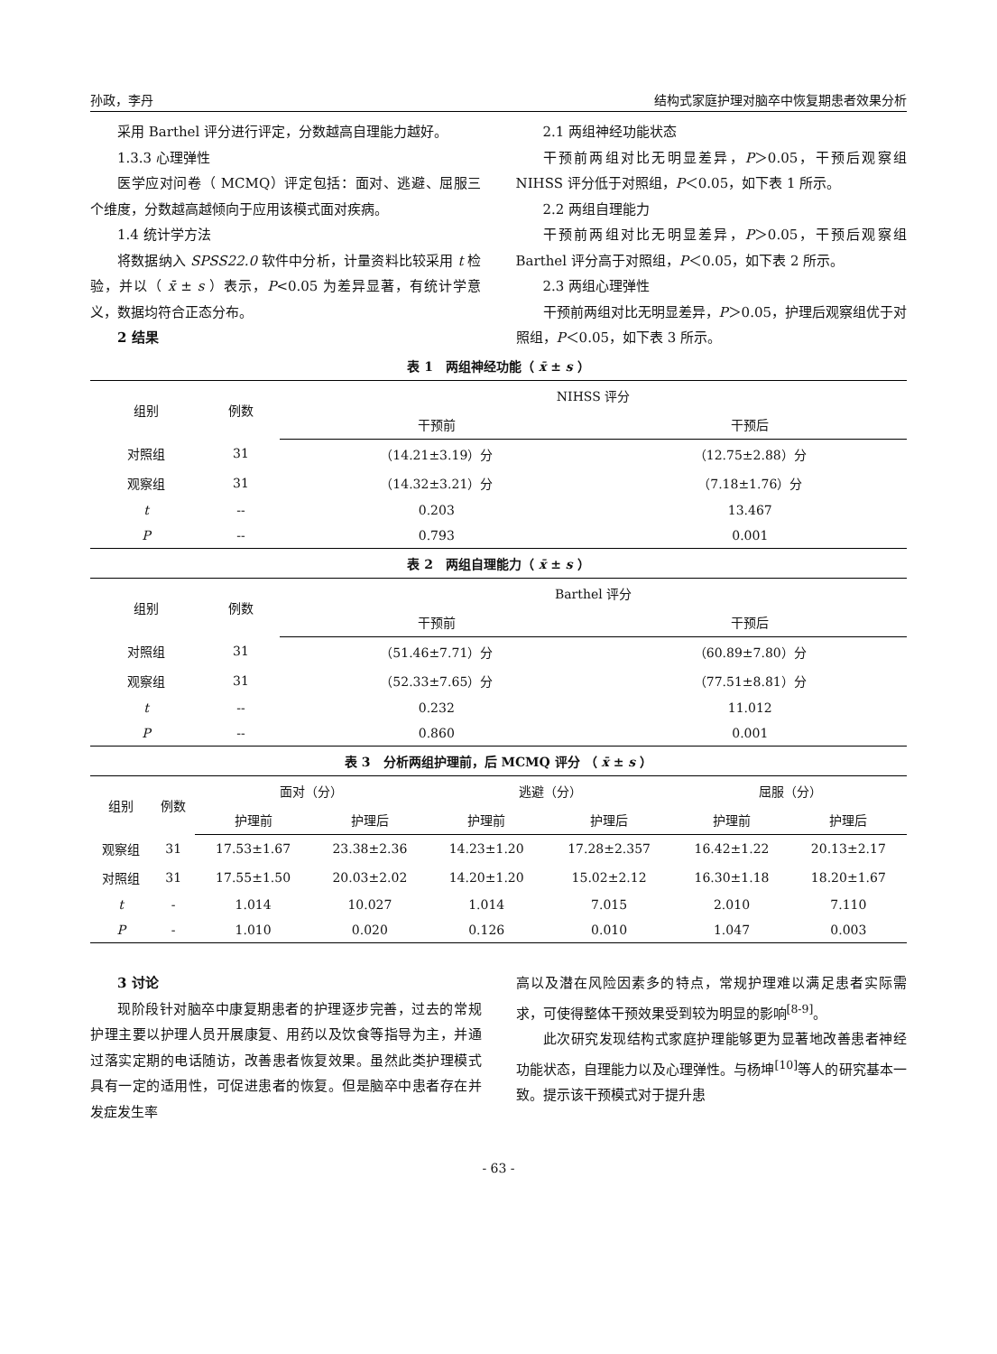孙政，李丹 结构式家庭护理对脑卒中恢复期患者效果分析
采用 Barthel 评分进行评定，分数越高自理能力越好。
1.3.3 心理弹性
医学应对问卷（ MCMQ）评定包括：面对、逃避、屈服三个维度，分数越高越倾向于应用该模式面对疾病。
1.4 统计学方法
将数据纳入 SPSS22.0 软件中分析，计量资料比较采用 t 检验，并以（ x̄ ± s ）表示，P<0.05 为差异显著，有统计学意义，数据均符合正态分布。
2 结果
2.1 两组神经功能状态
干预前两组对比无明显差异，P＞0.05，干预后观察组 NIHSS 评分低于对照组，P＜0.05，如下表 1 所示。
2.2 两组自理能力
干预前两组对比无明显差异，P＞0.05，干预后观察组 Barthel 评分高于对照组，P＜0.05，如下表 2 所示。
2.3 两组心理弹性
干预前两组对比无明显差异，P＞0.05，护理后观察组优于对照组，P＜0.05，如下表 3 所示。
表 1　两组神经功能（ x̄ ± s ）
| 组别 | 例数 | NIHSS 评分 | |
| --- | --- | --- | --- |
| | | 干预前 | 干预后 |
| 对照组 | 31 | （14.21±3.19）分 | （12.75±2.88）分 |
| 观察组 | 31 | （14.32±3.21）分 | （7.18±1.76）分 |
| t | -- | 0.203 | 13.467 |
| P | -- | 0.793 | 0.001 |
表 2　两组自理能力（ x̄ ± s ）
| 组别 | 例数 | Barthel 评分 | |
| --- | --- | --- | --- |
| | | 干预前 | 干预后 |
| 对照组 | 31 | （51.46±7.71）分 | （60.89±7.80）分 |
| 观察组 | 31 | （52.33±7.65）分 | （77.51±8.81）分 |
| t | -- | 0.232 | 11.012 |
| P | -- | 0.860 | 0.001 |
表 3　分析两组护理前，后 MCMQ 评分 （ x̄ ± s ）
| 组别 | 例数 | 面对（分） | | 逃避（分） | | 屈服（分） | |
| --- | --- | --- | --- | --- | --- | --- | --- |
| | | 护理前 | 护理后 | 护理前 | 护理后 | 护理前 | 护理后 |
| 观察组 | 31 | 17.53±1.67 | 23.38±2.36 | 14.23±1.20 | 17.28±2.357 | 16.42±1.22 | 20.13±2.17 |
| 对照组 | 31 | 17.55±1.50 | 20.03±2.02 | 14.20±1.20 | 15.02±2.12 | 16.30±1.18 | 18.20±1.67 |
| t | - | 1.014 | 10.027 | 1.014 | 7.015 | 2.010 | 7.110 |
| P | - | 1.010 | 0.020 | 0.126 | 0.010 | 1.047 | 0.003 |
3 讨论
现阶段针对脑卒中康复期患者的护理逐步完善，过去的常规护理主要以护理人员开展康复、用药以及饮食等指导为主，并通过落实定期的电话随访，改善患者恢复效果。虽然此类护理模式具有一定的适用性，可促进患者的恢复。但是脑卒中患者存在并发症发生率
高以及潜在风险因素多的特点，常规护理难以满足患者实际需求，可使得整体干预效果受到较为明显的影响<sup>[8-9]</sup>。
此次研究发现结构式家庭护理能够更为显著地改善患者神经功能状态，自理能力以及心理弹性。与杨坤<sup>[10]</sup>等人的研究基本一致。提示该干预模式对于提升患
- 63 -